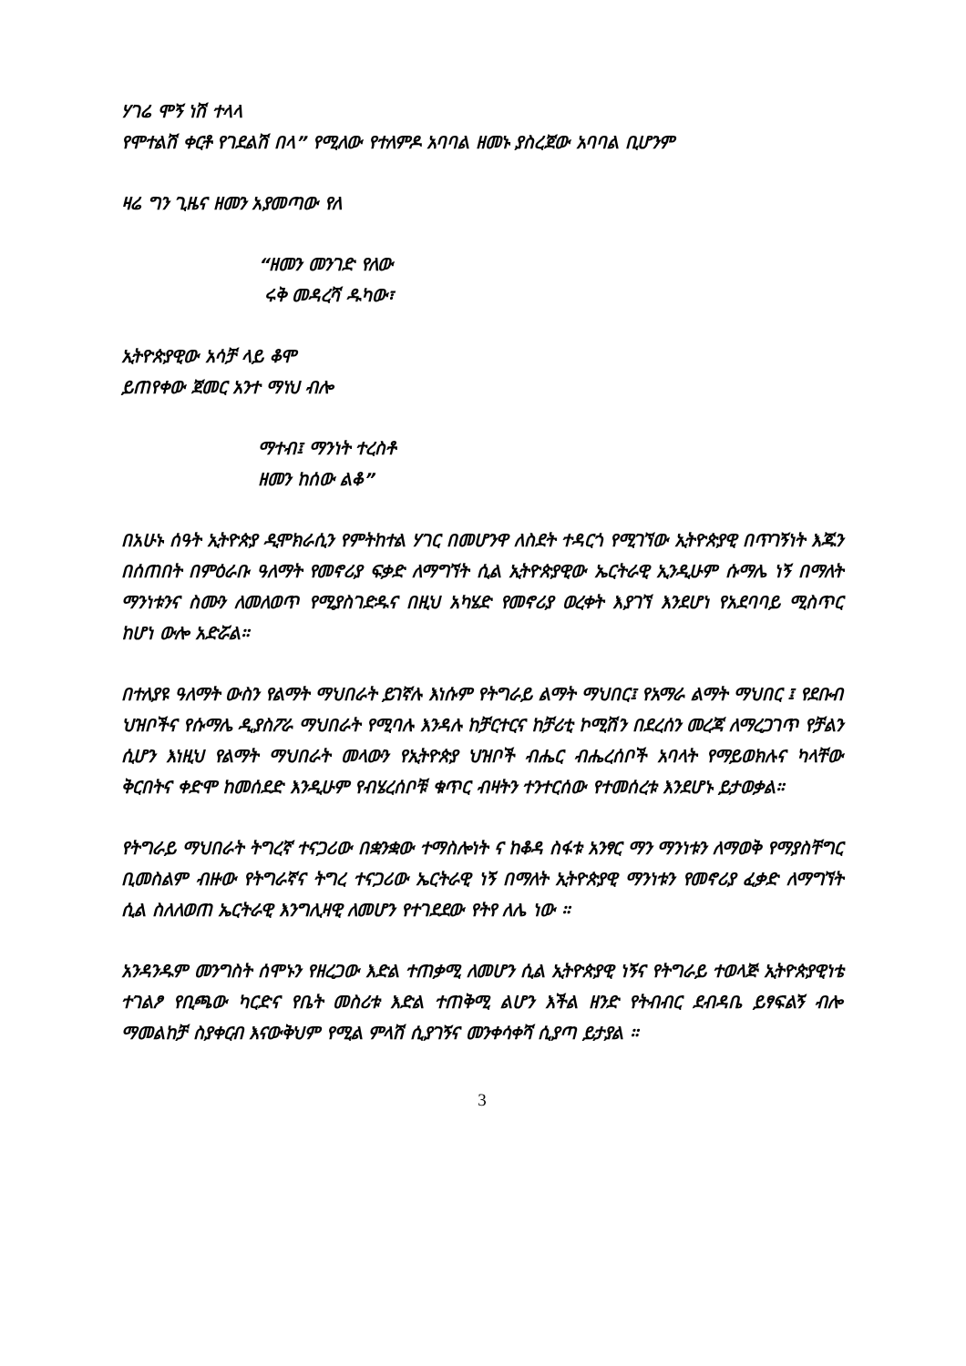ሃገሬ ሞኝ ነሽ ተላላ
የሞተልሽ ቀርቶ የገደልሽ በላ” የሚለው የተለምዶ አባባል ዘመኑ ያስረጀው አባባል ቢሆንም
ዛሬ ግን ጊዜና ዘመን አያመጣው የለ
“ዘመን መንገድ የለው
ሩቅ መዳረሻ ዱካው፣
ኢትዮጵያዊው አሳቻ ላይ ቆሞ
ይጠየቀው ጀመር አንተ ማነህ ብሎ
ማተብ፤ ማንነት ተረስቶ
ዘመን ከሰው ልቆ”
በአሁኑ ሰዓት ኢትዮጵያ ዲሞክራሲን የምትከተል ሃገር በመሆንዋ ለስደት ተዳርጎ የሚገኘው ኢትዮጵያዊ በጥገኝነት እጁን በሰጠበት በምዕራቡ ዓለማት የመኖሪያ ፍቃድ ለማግኘት ሲል ኢትዮጵያዊው ኤርትራዊ ኢንዲሁም ሱማሌ ነኝ በማለት ማንነቱንና ስሙን ለመለወጥ የሚያስገድዱና በዚህ አካሄድ የመኖሪያ ወረቀት እያገኘ እንደሆነ የአደባባይ ሚስጥር ከሆነ ውሎ አድሯል።
በተለያዩ ዓለማት ውስን የልማት ማህበራት ይገኛሉ እነሱም የትግራይ ልማት ማህበር፤ የአማራ ልማት ማህበር ፤ የደቡብ ህዝቦችና የሱማሌ ዲያስፖራ ማህበራት የሚባሉ እንዳሉ ከቻርተርና ከቻሪቲ ኮሚሽን በደረሰን መረጃ ለማረጋገጥ የቻልን ሲሆን እነዚህ የልማት ማህበራት መላውን የኢትዮጵያ ህዝቦች ብሔር ብሔረሰቦች አባላት የማይወክሉና ካላቸው ቅርበትና ቀድሞ ከመሰደድ እንዲሁም የብሄረሰቦቹ ቁጥር ብዛትን ተንተርሰው የተመሰረቱ እንደሆኑ ይታወቃል።
የትግራይ ማህበራት ትግረኛ ተናጋሪው በቋንቋው ተማስሎነት ና ከቆዳ ስፋቱ አንፃር ማን ማንነቱን ለማወቅ የማያስቸግር ቢመስልም ብዙው የትግራኛና ትግረ ተናጋሪው ኤርትራዊ ነኝ በማለት ኢትዮጵያዊ ማንነቱን የመኖሪያ ፈቃድ ለማግኘት ሲል ስለለወጠ ኤርትራዊ እንግሊዛዊ ለመሆን የተገደደው የትየ ለሌ ነው ።
አንዳንዱም መንግስት ሰሞኑን የዘረጋው እድል ተጠቃሚ ለመሆን ሲል ኢትዮጵያዊ ነኝና የትግራይ ተወላጅ ኢትዮጵያዊነቴ ተገልፆ የቢጫው ካርድና የቤት መስሪቱ እድል ተጠቅሚ ልሆን እችል ዘንድ የትብብር ደብዳቤ ይፃፍልኝ ብሎ ማመልከቻ ስያቀርብ እናውቅህም የሚል ምላሽ ሲያገኝና መንቀሳቀሻ ሲያጣ ይታያል ።
3